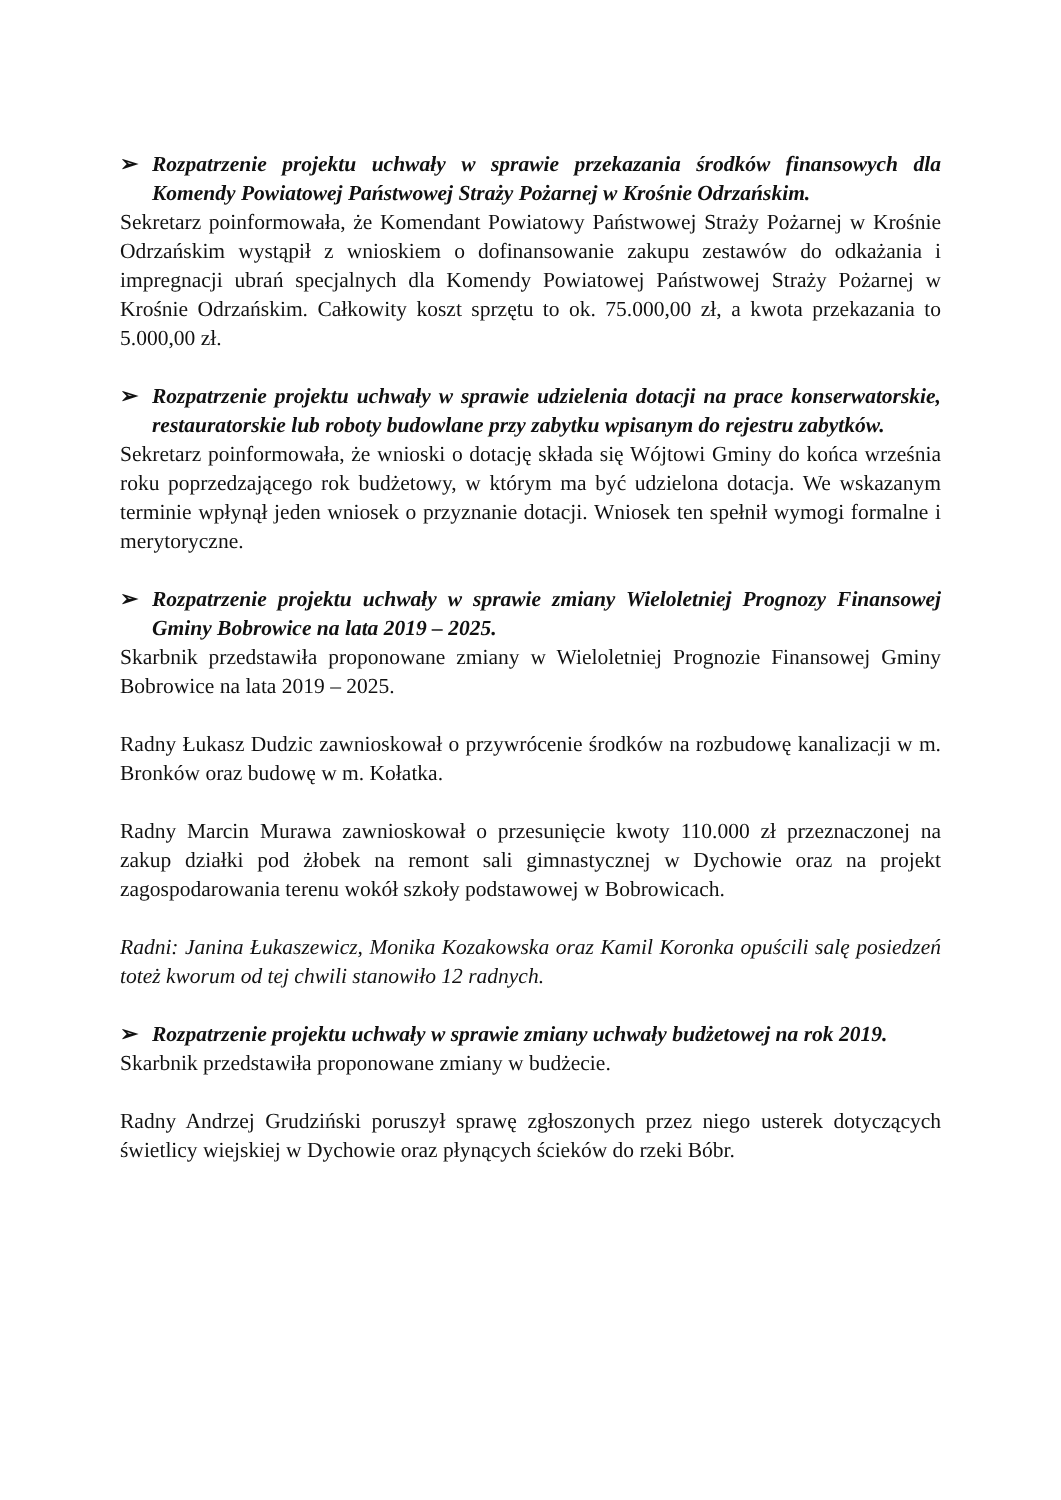➢ Rozpatrzenie projektu uchwały w sprawie przekazania środków finansowych dla Komendy Powiatowej Państwowej Straży Pożarnej w Krośnie Odrzańskim.
Sekretarz poinformowała, że Komendant Powiatowy Państwowej Straży Pożarnej w Krośnie Odrzańskim wystąpił z wnioskiem o dofinansowanie zakupu zestawów do odkażania i impregnacji ubrań specjalnych dla Komendy Powiatowej Państwowej Straży Pożarnej w Krośnie Odrzańskim. Całkowity koszt sprzętu to ok. 75.000,00 zł, a kwota przekazania to 5.000,00 zł.
➢ Rozpatrzenie projektu uchwały w sprawie udzielenia dotacji na prace konserwatorskie, restauratorskie lub roboty budowlane przy zabytku wpisanym do rejestru zabytków.
Sekretarz poinformowała, że wnioski o dotację składa się Wójtowi Gminy do końca września roku poprzedzającego rok budżetowy, w którym ma być udzielona dotacja. We wskazanym terminie wpłynął jeden wniosek o przyznanie dotacji. Wniosek ten spełnił wymogi formalne i merytoryczne.
➢ Rozpatrzenie projektu uchwały w sprawie zmiany Wieloletniej Prognozy Finansowej Gminy Bobrowice na lata 2019 – 2025.
Skarbnik przedstawiła proponowane zmiany w Wieloletniej Prognozie Finansowej Gminy Bobrowice na lata 2019 – 2025.
Radny Łukasz Dudzic zawnioskował o przywrócenie środków na rozbudowę kanalizacji w m. Bronków oraz budowę w m. Kołatka.
Radny Marcin Murawa zawnioskował o przesunięcie kwoty 110.000 zł przeznaczonej na zakup działki pod żłobek na remont sali gimnastycznej w Dychowie oraz na projekt zagospodarowania terenu wokół szkoły podstawowej w Bobrowicach.
Radni: Janina Łukaszewicz, Monika Kozakowska oraz Kamil Koronka opuścili salę posiedzeń toteż kworum od tej chwili stanowiło 12 radnych.
➢ Rozpatrzenie projektu uchwały w sprawie zmiany uchwały budżetowej na rok 2019.
Skarbnik przedstawiła proponowane zmiany w budżecie.
Radny Andrzej Grudziński poruszył sprawę zgłoszonych przez niego usterek dotyczących świetlicy wiejskiej w Dychowie oraz płynących ścieków do rzeki Bóbr.